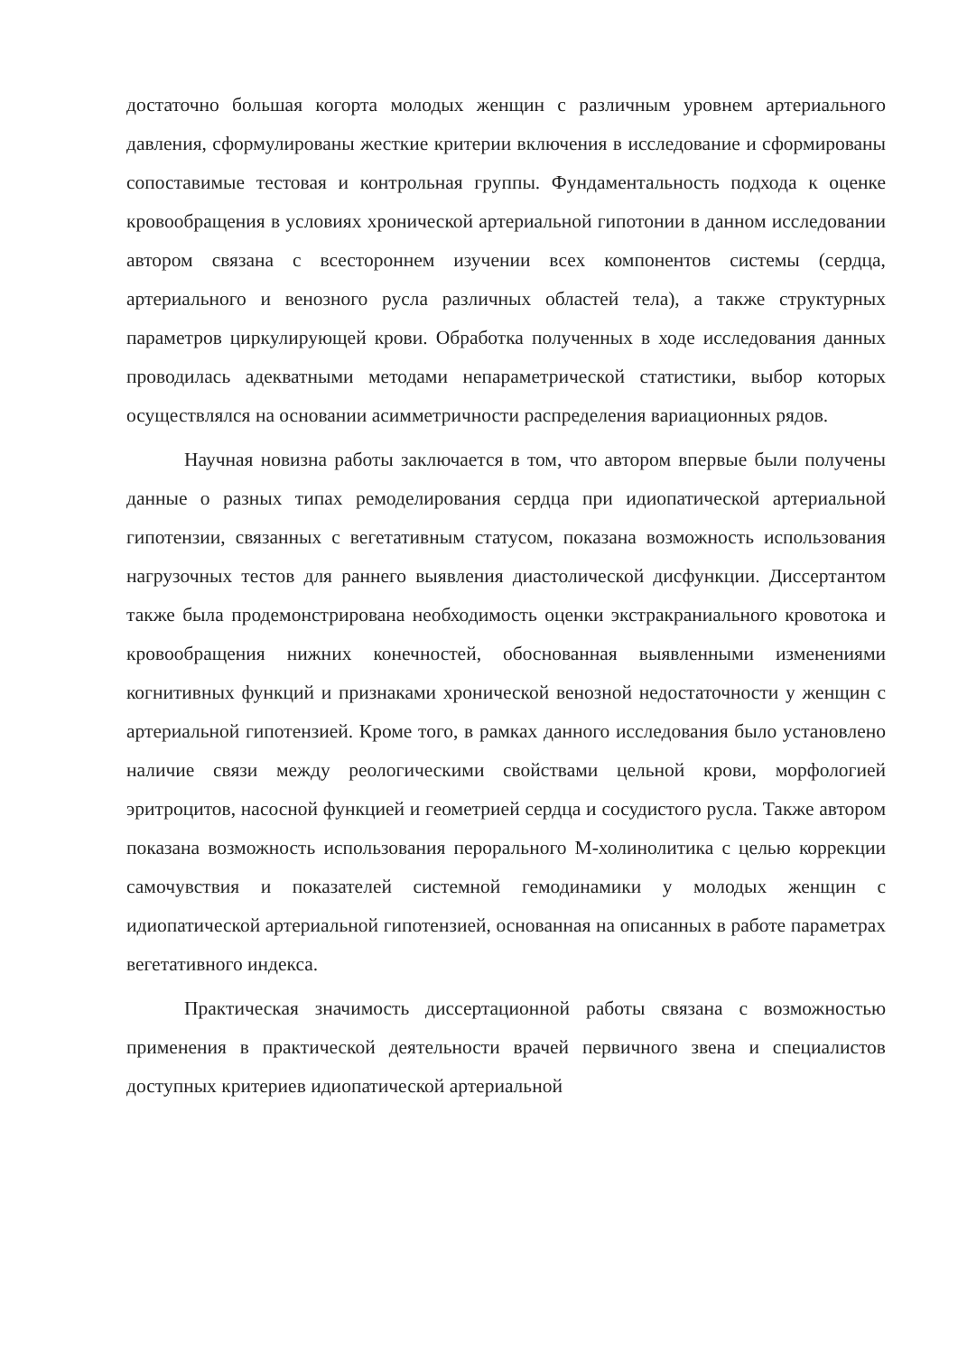достаточно большая когорта молодых женщин с различным уровнем артериального давления, сформулированы жесткие критерии включения в исследование и сформированы сопоставимые тестовая и контрольная группы. Фундаментальность подхода к оценке кровообращения в условиях хронической артериальной гипотонии в данном исследовании автором связана с всестороннем изучении всех компонентов системы (сердца, артериального и венозного русла различных областей тела), а также структурных параметров циркулирующей крови. Обработка полученных в ходе исследования данных проводилась адекватными методами непараметрической статистики, выбор которых осуществлялся на основании асимметричности распределения вариационных рядов.
Научная новизна работы заключается в том, что автором впервые были получены данные о разных типах ремоделирования сердца при идиопатической артериальной гипотензии, связанных с вегетативным статусом, показана возможность использования нагрузочных тестов для раннего выявления диастолической дисфункции. Диссертантом также была продемонстрирована необходимость оценки экстракраниального кровотока и кровообращения нижних конечностей, обоснованная выявленными изменениями когнитивных функций и признаками хронической венозной недостаточности у женщин с артериальной гипотензией. Кроме того, в рамках данного исследования было установлено наличие связи между реологическими свойствами цельной крови, морфологией эритроцитов, насосной функцией и геометрией сердца и сосудистого русла. Также автором показана возможность использования перорального М-холинолитика с целью коррекции самочувствия и показателей системной гемодинамики у молодых женщин с идиопатической артериальной гипотензией, основанная на описанных в работе параметрах вегетативного индекса.
Практическая значимость диссертационной работы связана с возможностью применения в практической деятельности врачей первичного звена и специалистов доступных критериев идиопатической артериальной